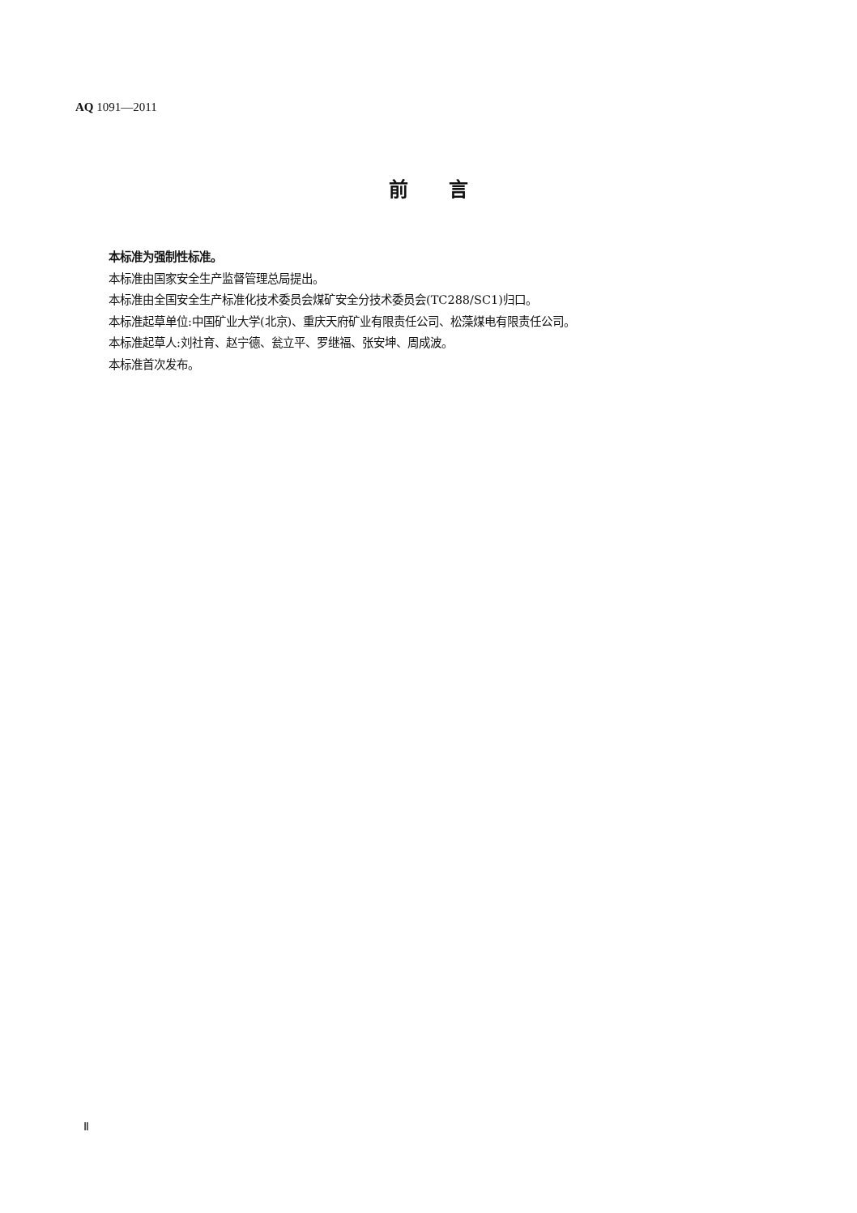AQ 1091—2011
前言
本标准为强制性标准。
本标准由国家安全生产监督管理总局提出。
本标准由全国安全生产标准化技术委员会煤矿安全分技术委员会(TC288/SC1)归口。
本标准起草单位:中国矿业大学(北京)、重庆天府矿业有限责任公司、松藻煤电有限责任公司。
本标准起草人:刘社育、赵宁德、瓮立平、罗继福、张安坤、周成波。
本标准首次发布。
Ⅱ